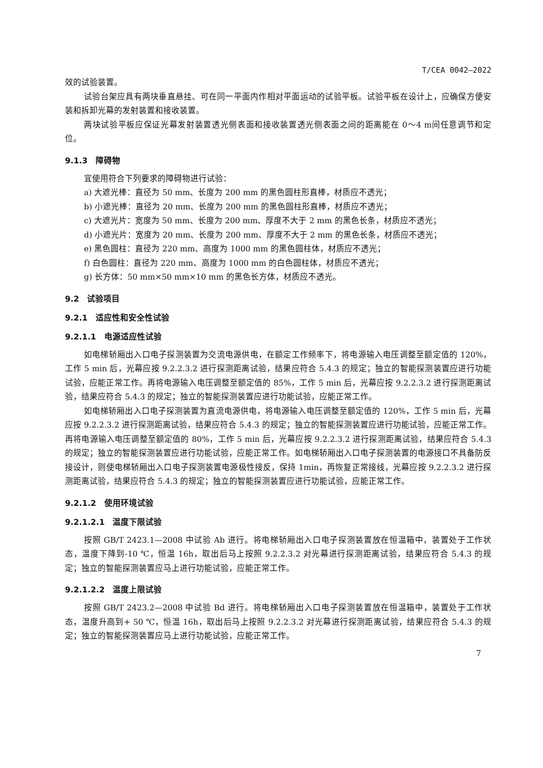T/CEA 0042—2022
效的试验装置。
试验台架应具有两块垂直悬挂、可在同一平面内作相对平面运动的试验平板。试验平板在设计上，应确保方便安装和拆卸光幕的发射装置和接收装置。
两块试验平板应保证光幕发射装置透光侧表面和接收装置透光侧表面之间的距离能在 0～4 m间任意调节和定位。
9.1.3　障碍物
宜使用符合下列要求的障碍物进行试验：
a) 大遮光棒：直径为 50 mm、长度为 200 mm 的黑色圆柱形直棒，材质应不透光；
b) 小遮光棒：直径为 20 mm、长度为 200 mm 的黑色圆柱形直棒，材质应不透光；
c) 大遮光片：宽度为 50 mm、长度为 200 mm、厚度不大于 2 mm 的黑色长条，材质应不透光；
d) 小遮光片：宽度为 20 mm、长度为 200 mm、厚度不大于 2 mm 的黑色长条，材质应不透光；
e) 黑色圆柱：直径为 220 mm、高度为 1000 mm 的黑色圆柱体，材质应不透光；
f) 白色圆柱：直径为 220 mm、高度为 1000 mm 的白色圆柱体，材质应不透光；
g) 长方体：50 mm×50 mm×10 mm 的黑色长方体，材质应不透光。
9.2　试验项目
9.2.1　适应性和安全性试验
9.2.1.1　电源适应性试验
如电梯轿厢出入口电子探测装置为交流电源供电，在额定工作频率下，将电源输入电压调整至额定值的 120%，工作 5 min 后，光幕应按 9.2.2.3.2 进行探测距离试验，结果应符合 5.4.3 的规定；独立的智能探测装置应进行功能试验，应能正常工作。再将电源输入电压调整至额定值的 85%，工作 5 min 后，光幕应按 9.2.2.3.2 进行探测距离试验，结果应符合 5.4.3 的规定；独立的智能探测装置应进行功能试验，应能正常工作。
如电梯轿厢出入口电子探测装置为直流电源供电，将电源输入电压调整至额定值的 120%，工作 5 min 后，光幕应按 9.2.2.3.2 进行探测距离试验，结果应符合 5.4.3 的规定；独立的智能探测装置应进行功能试验，应能正常工作。再将电源输入电压调整至额定值的 80%，工作 5 min 后，光幕应按 9.2.2.3.2 进行探测距离试验，结果应符合 5.4.3 的规定；独立的智能探测装置应进行功能试验，应能正常工作。如电梯轿厢出入口电子探测装置的电源接口不具备防反接设计，则使电梯轿厢出入口电子探测装置电源极性接反，保持 1min，再恢复正常接线，光幕应按 9.2.2.3.2 进行探测距离试验，结果应符合 5.4.3 的规定；独立的智能探测装置应进行功能试验，应能正常工作。
9.2.1.2　使用环境试验
9.2.1.2.1　温度下限试验
按照 GB/T 2423.1—2008 中试验 Ab 进行。将电梯轿厢出入口电子探测装置放在恒温箱中，装置处于工作状态，温度下降到-10 ℃，恒温 16h，取出后马上按照 9.2.2.3.2 对光幕进行探测距离试验，结果应符合 5.4.3 的规定；独立的智能探测装置应马上进行功能试验，应能正常工作。
9.2.1.2.2　温度上限试验
按照 GB/T 2423.2—2008 中试验 Bd 进行。将电梯轿厢出入口电子探测装置放在恒温箱中，装置处于工作状态，温度升高到+ 50 ℃，恒温 16h，取出后马上按照 9.2.2.3.2 对光幕进行探测距离试验，结果应符合 5.4.3 的规定；独立的智能探测装置应马上进行功能试验，应能正常工作。
7